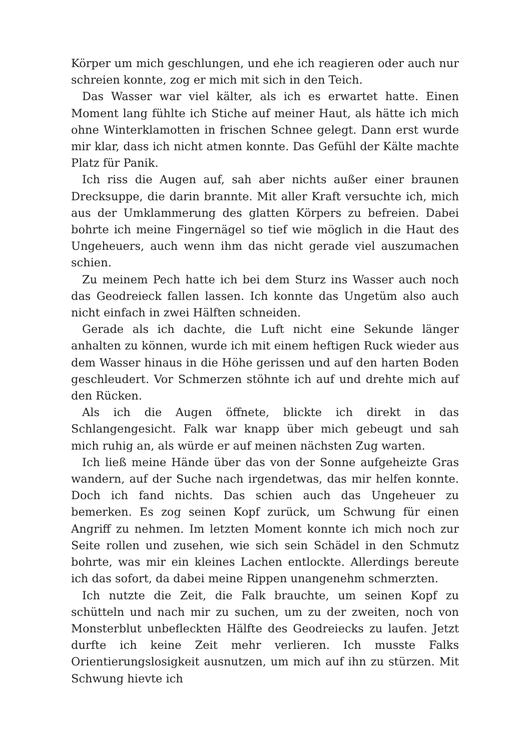Körper um mich geschlungen, und ehe ich reagieren oder auch nur schreien konnte, zog er mich mit sich in den Teich.
Das Wasser war viel kälter, als ich es erwartet hatte. Einen Moment lang fühlte ich Stiche auf meiner Haut, als hätte ich mich ohne Winterklamotten in frischen Schnee gelegt. Dann erst wurde mir klar, dass ich nicht atmen konnte. Das Gefühl der Kälte machte Platz für Panik.
Ich riss die Augen auf, sah aber nichts außer einer braunen Drecksuppe, die darin brannte. Mit aller Kraft versuchte ich, mich aus der Umklammerung des glatten Körpers zu befreien. Dabei bohrte ich meine Fingernägel so tief wie möglich in die Haut des Ungeheuers, auch wenn ihm das nicht gerade viel auszumachen schien.
Zu meinem Pech hatte ich bei dem Sturz ins Wasser auch noch das Geodreieck fallen lassen. Ich konnte das Ungetüm also auch nicht einfach in zwei Hälften schneiden.
Gerade als ich dachte, die Luft nicht eine Sekunde länger anhalten zu können, wurde ich mit einem heftigen Ruck wieder aus dem Wasser hinaus in die Höhe gerissen und auf den harten Boden geschleudert. Vor Schmerzen stöhnte ich auf und drehte mich auf den Rücken.
Als ich die Augen öffnete, blickte ich direkt in das Schlangengesicht. Falk war knapp über mich gebeugt und sah mich ruhig an, als würde er auf meinen nächsten Zug warten.
Ich ließ meine Hände über das von der Sonne aufgeheizte Gras wandern, auf der Suche nach irgendetwas, das mir helfen konnte. Doch ich fand nichts. Das schien auch das Ungeheuer zu bemerken. Es zog seinen Kopf zurück, um Schwung für einen Angriff zu nehmen. Im letzten Moment konnte ich mich noch zur Seite rollen und zusehen, wie sich sein Schädel in den Schmutz bohrte, was mir ein kleines Lachen entlockte. Allerdings bereute ich das sofort, da dabei meine Rippen unangenehm schmerzten.
Ich nutzte die Zeit, die Falk brauchte, um seinen Kopf zu schütteln und nach mir zu suchen, um zu der zweiten, noch von Monsterblut unbefleckten Hälfte des Geodreiecks zu laufen. Jetzt durfte ich keine Zeit mehr verlieren. Ich musste Falks Orientierungslosigkeit ausnutzen, um mich auf ihn zu stürzen. Mit Schwung hievte ich